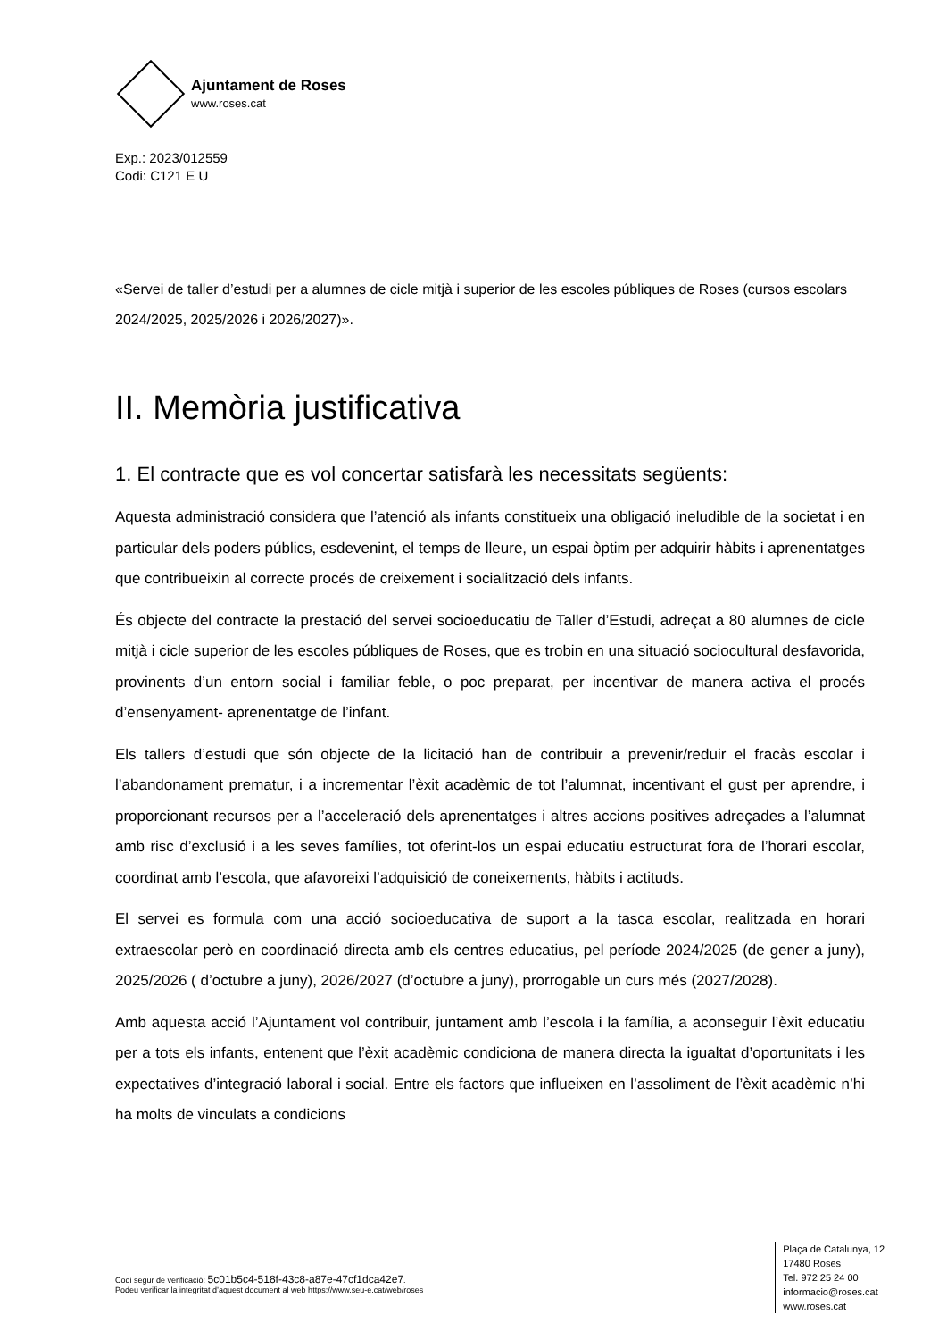Ajuntament de Roses
www.roses.cat
Exp.: 2023/012559
Codi: C121 E U
«Servei de taller d’estudi per a alumnes de cicle mitjà i superior de les escoles públiques de Roses (cursos escolars 2024/2025, 2025/2026 i 2026/2027)».
II. Memòria justificativa
1. El contracte que es vol concertar satisfarà les necessitats següents:
Aquesta administració considera que l’atenció als infants constitueix una obligació ineludible de la societat i en particular dels poders públics, esdevenint, el temps de lleure, un espai òptim per adquirir hàbits i aprenentatges que contribueixin al correcte procés de creixement i socialització dels infants.
És objecte del contracte la prestació del servei socioeducatiu de Taller d’Estudi, adreçat a 80 alumnes de cicle mitjà i cicle superior de les escoles públiques de Roses, que es trobin en una situació sociocultural desfavorida, provinents d’un entorn social i familiar feble, o poc preparat, per incentivar de manera activa el procés d’ensenyament- aprenentatge de l’infant.
Els tallers d’estudi que són objecte de la licitació han de contribuir a prevenir/reduir el fracàs escolar i l’abandonament prematur, i a incrementar l’èxit acadèmic de tot l’alumnat, incentivant el gust per aprendre, i proporcionant recursos per a l’acceleració dels aprenentatges i altres accions positives adreçades a l’alumnat amb risc d’exclusió i a les seves famílies, tot oferint-los un espai educatiu estructurat fora de l’horari escolar, coordinat amb l’escola, que afavoreixi l’adquisició de coneixements, hàbits i actituds.
El servei es formula com una acció socioeducativa de suport a la tasca escolar, realitzada en horari extraescolar però en coordinació directa amb els centres educatius, pel període 2024/2025 (de gener a juny), 2025/2026 ( d’octubre a juny), 2026/2027 (d’octubre a juny), prorrogable un curs més (2027/2028).
Amb aquesta acció l’Ajuntament vol contribuir, juntament amb l’escola i la família, a aconseguir l’èxit educatiu per a tots els infants, entenent que l’èxit acadèmic condiciona de manera directa la igualtat d’oportunitats i les expectatives d’integració laboral i social. Entre els factors que influeixen en l’assoliment de l’èxit acadèmic n’hi ha molts de vinculats a condicions
Codi segur de verificació: 5c01b5c4-518f-43c8-a87e-47cf1dca42e7.
Podeu verificar la integritat d’aquest document al web https://www.seu-e.cat/web/roses
Plaça de Catalunya, 12
17480 Roses
Tel. 972 25 24 00
informacio@roses.cat
www.roses.cat